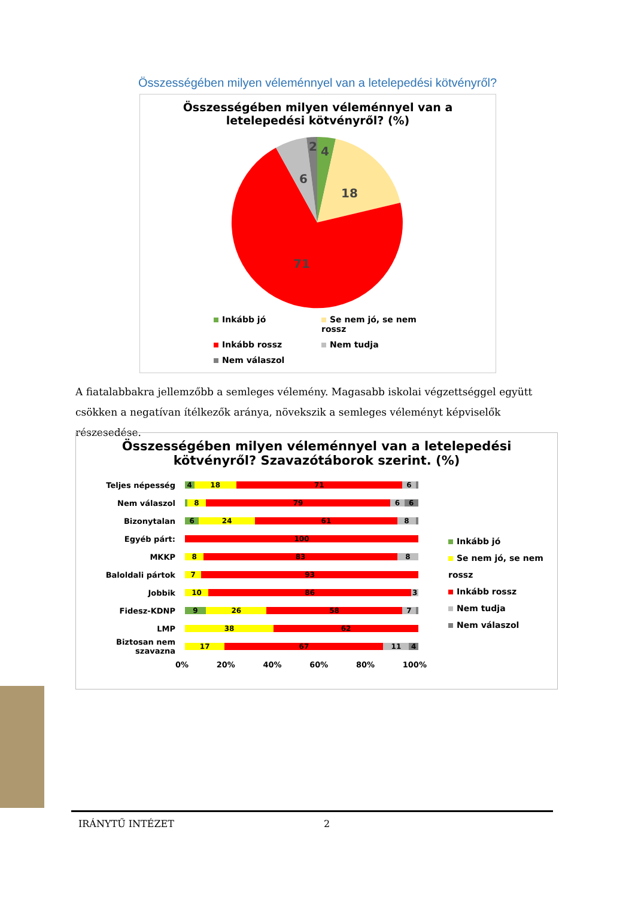Összességében milyen véleménnyel van a letelepedési kötvényről?
Összességében milyen véleménnyel van a
letelepedési kötvényről? (%)
4
2
18
6
71
Inkább jó
Se nem jó, se nem rossz
Inkább rossz
Nem tudja
Nem válaszol
A fiatalabbakra jellemzőbb a semleges vélemény. Magasabb iskolai végzettséggel együtt csökken a negatívan ítélkezők aránya, növekszik a semleges véleményt képviselők részesedése.
Összességében milyen véleménnyel van a letelepedési
kötvényről? Szavazótáborok szerint. (%)
Teljes népesség
4 18 71 6
Nem válaszol
8 79 6 6
Bizonytalan
6 24 61 8
Egyéb párt:
100
MKKP
8 83 8
Baloldali pártok
7 93
Jobbik
10 86 3
Fidesz-KDNP
9 26 58 7
LMP
38 62
Biztosan nem szavazna
17 67 11 4
0% 20% 40% 60% 80% 100%
Inkább jó
Se nem jó, se nem rossz
Inkább rossz
Nem tudja
Nem válaszol
IRÁNYTŰ INTÉZET 2